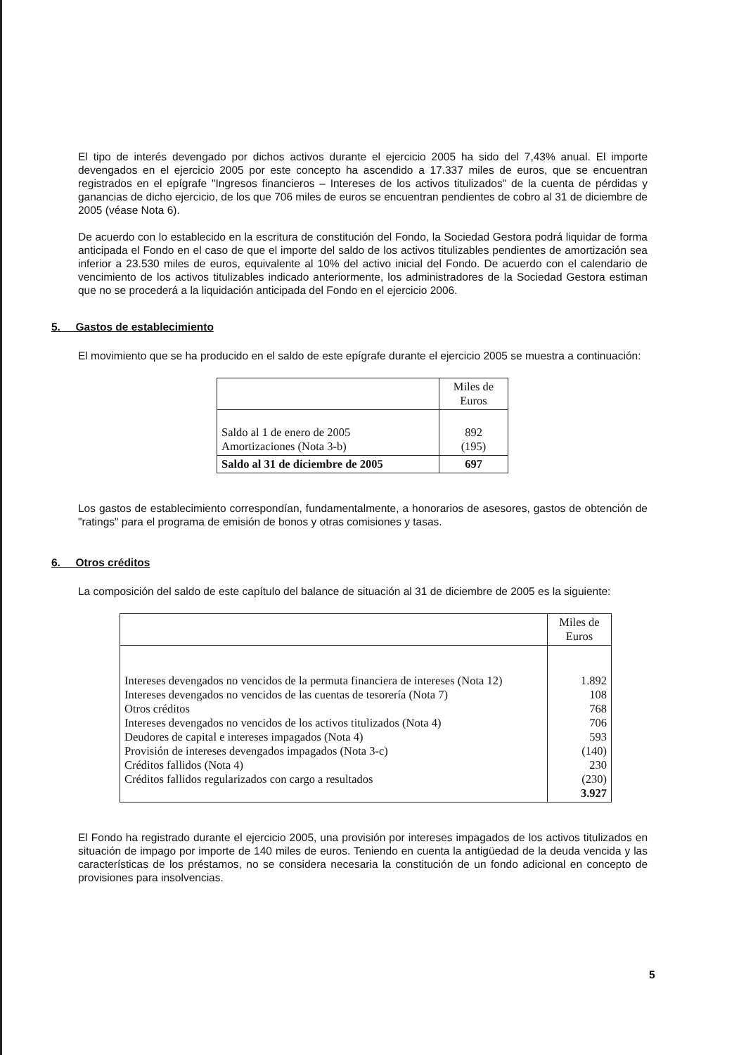El tipo de interés devengado por dichos activos durante el ejercicio 2005 ha sido del 7,43% anual. El importe devengados en el ejercicio 2005 por este concepto ha ascendido a 17.337 miles de euros, que se encuentran registrados en el epígrafe "Ingresos financieros – Intereses de los activos titulizados" de la cuenta de pérdidas y ganancias de dicho ejercicio, de los que 706 miles de euros se encuentran pendientes de cobro al 31 de diciembre de 2005 (véase Nota 6).
De acuerdo con lo establecido en la escritura de constitución del Fondo, la Sociedad Gestora podrá liquidar de forma anticipada el Fondo en el caso de que el importe del saldo de los activos titulizables pendientes de amortización sea inferior a 23.530 miles de euros, equivalente al 10% del activo inicial del Fondo. De acuerdo con el calendario de vencimiento de los activos titulizables indicado anteriormente, los administradores de la Sociedad Gestora estiman que no se procederá a la liquidación anticipada del Fondo en el ejercicio 2006.
5. Gastos de establecimiento
El movimiento que se ha producido en el saldo de este epígrafe durante el ejercicio 2005 se muestra a continuación:
| | Miles de Euros |
| Saldo al 1 de enero de 2005 Amortizaciones (Nota 3-b) | 892 (195) |
| Saldo al 31 de diciembre de 2005 | 697 |
Los gastos de establecimiento correspondían, fundamentalmente, a honorarios de asesores, gastos de obtención de "ratings" para el programa de emisión de bonos y otras comisiones y tasas.
6. Otros créditos
La composición del saldo de este capítulo del balance de situación al 31 de diciembre de 2005 es la siguiente:
| | Miles de Euros |
| Intereses devengados no vencidos de la permuta financiera de intereses (Nota 12) Intereses devengados no vencidos de las cuentas de tesorería (Nota 7) Otros créditos Intereses devengados no vencidos de los activos titulizados (Nota 4) Deudores de capital e intereses impagados (Nota 4) Provisión de intereses devengados impagados (Nota 3-c) Créditos fallidos (Nota 4) Créditos fallidos regularizados con cargo a resultados | 1.892 108 768 706 593 (140) 230 (230) 3.927 |
El Fondo ha registrado durante el ejercicio 2005, una provisión por intereses impagados de los activos titulizados en situación de impago por importe de 140 miles de euros. Teniendo en cuenta la antigüedad de la deuda vencida y las características de los préstamos, no se considera necesaria la constitución de un fondo adicional en concepto de provisiones para insolvencias.
5